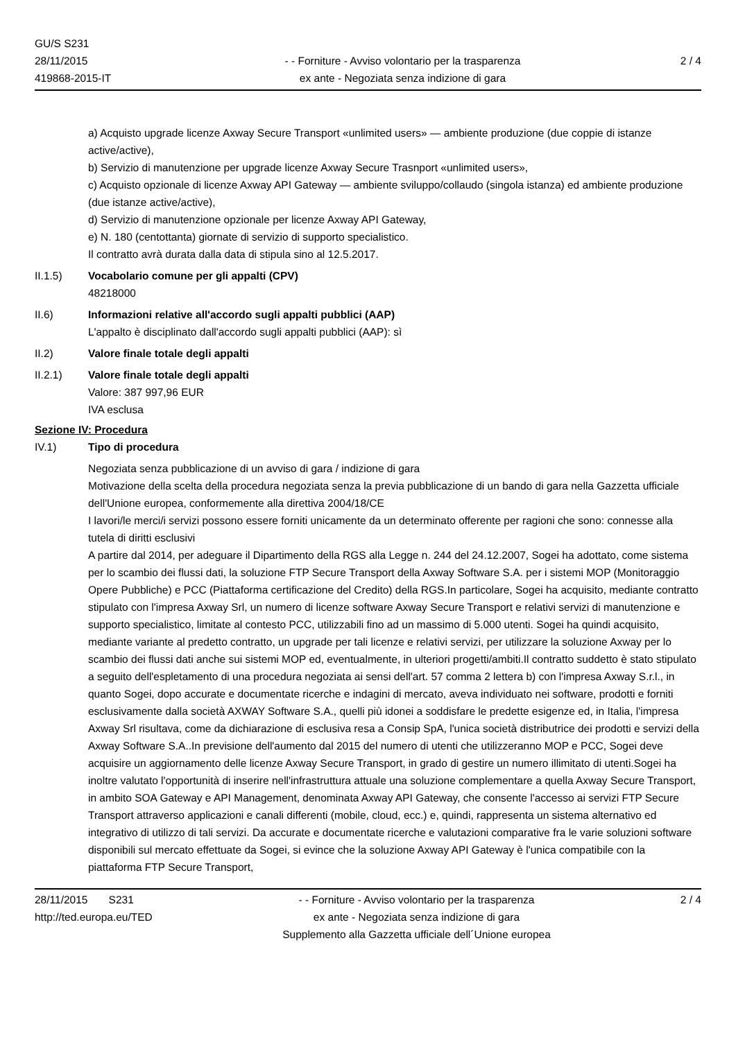GU/S S231
28/11/2015
419868-2015-IT
- - Forniture - Avviso volontario per la trasparenza
ex ante - Negoziata senza indizione di gara
2 / 4
a) Acquisto upgrade licenze Axway Secure Transport «unlimited users» — ambiente produzione (due coppie di istanze active/active),
b) Servizio di manutenzione per upgrade licenze Axway Secure Trasnport «unlimited users»,
c) Acquisto opzionale di licenze Axway API Gateway — ambiente sviluppo/collaudo (singola istanza) ed ambiente produzione (due istanze active/active),
d) Servizio di manutenzione opzionale per licenze Axway API Gateway,
e) N. 180 (centottanta) giornate di servizio di supporto specialistico.
Il contratto avrà durata dalla data di stipula sino al 12.5.2017.
II.1.5) Vocabolario comune per gli appalti (CPV)
48218000
II.6) Informazioni relative all'accordo sugli appalti pubblici (AAP)
L'appalto è disciplinato dall'accordo sugli appalti pubblici (AAP): sì
II.2) Valore finale totale degli appalti
II.2.1) Valore finale totale degli appalti
Valore: 387 997,96 EUR
IVA esclusa
Sezione IV: Procedura
IV.1) Tipo di procedura
Negoziata senza pubblicazione di un avviso di gara / indizione di gara
Motivazione della scelta della procedura negoziata senza la previa pubblicazione di un bando di gara nella Gazzetta ufficiale dell'Unione europea, conformemente alla direttiva 2004/18/CE
I lavori/le merci/i servizi possono essere forniti unicamente da un determinato offerente per ragioni che sono: connesse alla tutela di diritti esclusivi
A partire dal 2014, per adeguare il Dipartimento della RGS alla Legge n. 244 del 24.12.2007, Sogei ha adottato, come sistema per lo scambio dei flussi dati, la soluzione FTP Secure Transport della Axway Software S.A. per i sistemi MOP (Monitoraggio Opere Pubbliche) e PCC (Piattaforma certificazione del Credito) della RGS.In particolare, Sogei ha acquisito, mediante contratto stipulato con l'impresa Axway Srl, un numero di licenze software Axway Secure Transport e relativi servizi di manutenzione e supporto specialistico, limitate al contesto PCC, utilizzabili fino ad un massimo di 5.000 utenti. Sogei ha quindi acquisito, mediante variante al predetto contratto, un upgrade per tali licenze e relativi servizi, per utilizzare la soluzione Axway per lo scambio dei flussi dati anche sui sistemi MOP ed, eventualmente, in ulteriori progetti/ambiti.Il contratto suddetto è stato stipulato a seguito dell'espletamento di una procedura negoziata ai sensi dell'art. 57 comma 2 lettera b) con l'impresa Axway S.r.l., in quanto Sogei, dopo accurate e documentate ricerche e indagini di mercato, aveva individuato nei software, prodotti e forniti esclusivamente dalla società AXWAY Software S.A., quelli più idonei a soddisfare le predette esigenze ed, in Italia, l'impresa Axway Srl risultava, come da dichiarazione di esclusiva resa a Consip SpA, l'unica società distributrice dei prodotti e servizi della Axway Software S.A..In previsione dell'aumento dal 2015 del numero di utenti che utilizzeranno MOP e PCC, Sogei deve acquisire un aggiornamento delle licenze Axway Secure Transport, in grado di gestire un numero illimitato di utenti.Sogei ha inoltre valutato l'opportunità di inserire nell'infrastruttura attuale una soluzione complementare a quella Axway Secure Transport, in ambito SOA Gateway e API Management, denominata Axway API Gateway, che consente l'accesso ai servizi FTP Secure Transport attraverso applicazioni e canali differenti (mobile, cloud, ecc.) e, quindi, rappresenta un sistema alternativo ed integrativo di utilizzo di tali servizi. Da accurate e documentate ricerche e valutazioni comparative fra le varie soluzioni software disponibili sul mercato effettuate da Sogei, si evince che la soluzione Axway API Gateway è l'unica compatibile con la piattaforma FTP Secure Transport,
28/11/2015 S231
http://ted.europa.eu/TED
- - Forniture - Avviso volontario per la trasparenza
ex ante - Negoziata senza indizione di gara
Supplemento alla Gazzetta ufficiale dell´Unione europea
2 / 4